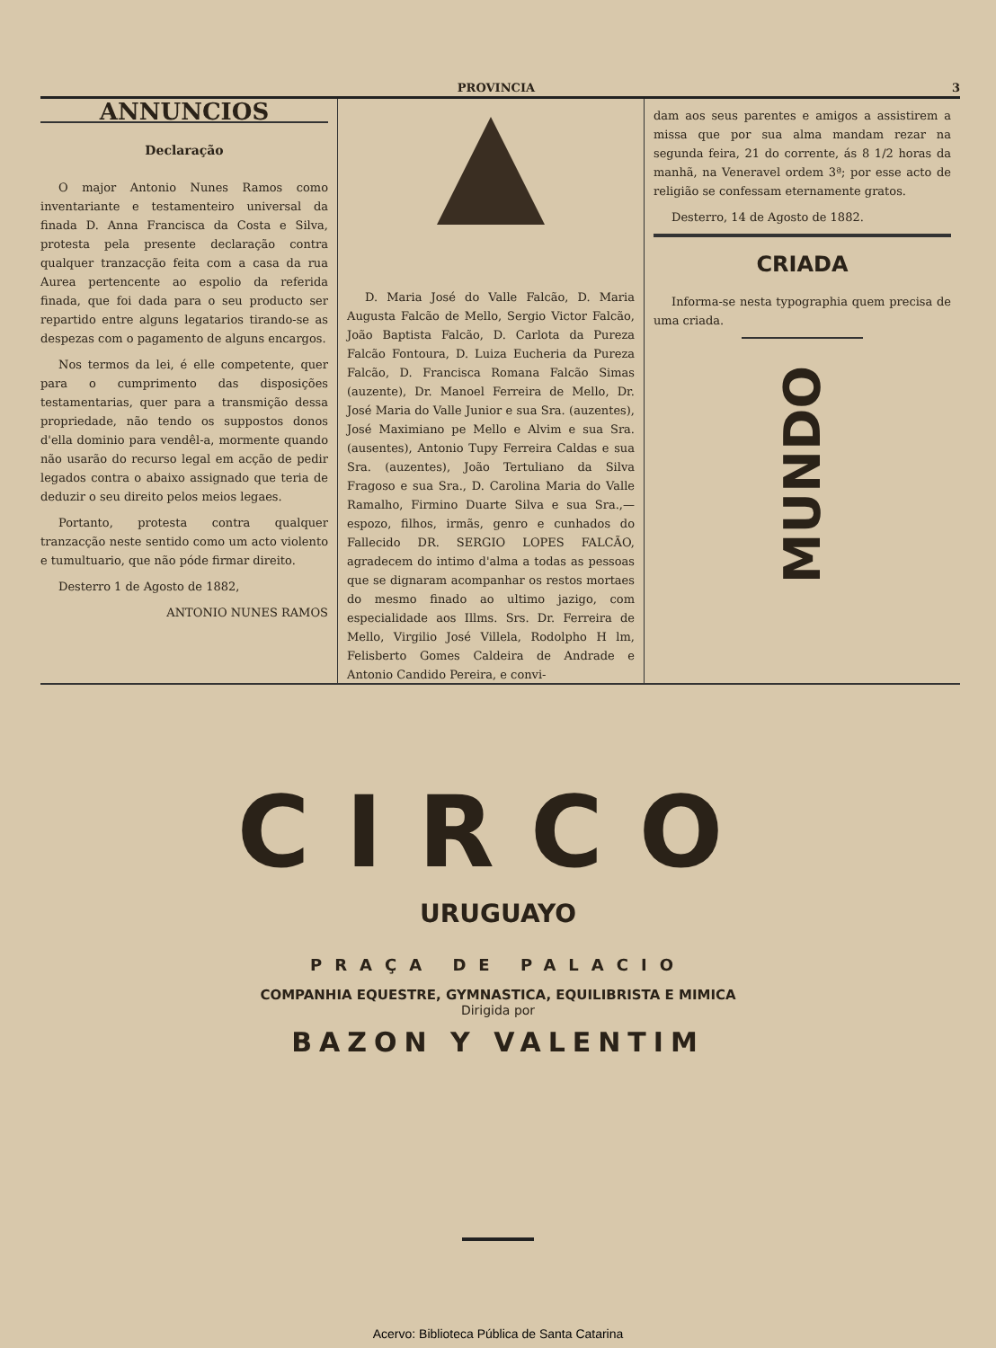PROVINCIA 3
ANNUNCIOS
Declaração
O major Antonio Nunes Ramos como inventariante e testamenteiro universal da finada D. Anna Francisca da Costa e Silva, protesta pela presente declaração contra qualquer tranzacção feita com a casa da rua Aurea pertencente ao espolio da referida finada, que foi dada para o seu producto ser repartido entre alguns legatarios tirando-se as despezas com o pagamento de alguns encargos.
Nos termos da lei, é elle competente, quer para o cumprimento das disposições testamentarias, quer para a transmição dessa propriedade, não tendo os suppostos donos d'ella dominio para vendêl-a, mormente quando não usarão do recurso legal em acção de pedir legados contra o abaixo assignado que teria de deduzir o seu direito pelos meios legaes.
Portanto, protesta contra qualquer tranzacção neste sentido como um acto violento e tumultuario, que não póde firmar direito.
Desterro 1 de Agosto de 1882,
ANTONIO NUNES RAMOS
D. Maria José do Valle Falcão, D. Maria Augusta Falcão de Mello, Sergio Victor Falcão, João Baptista Falcão, D. Carlota da Pureza Falcão Fontoura, D. Luiza Eucheria da Pureza Falcão, D. Francisca Romana Falcão Simas (auzente), Dr. Manoel Ferreira de Mello, Dr. José Maria do Valle Junior e sua Sra. (auzentes), José Maximiano pe Mello e Alvim e sua Sra. (ausentes), Antonio Tupy Ferreira Caldas e sua Sra. (auzentes), João Tertuliano da Silva Fragoso e sua Sra., D. Carolina Maria do Valle Ramalho, Firmino Duarte Silva e sua Sra.,—espozo, filhos, irmãs, genro e cunhados do Fallecido DR. SERGIO LOPES FALCÃO, agradecem do intimo d'alma a todas as pessoas que se dignaram acompanhar os restos mortaes do mesmo finado ao ultimo jazigo, com especialidade aos Illms. Srs. Dr. Ferreira de Mello, Virgilio José Villela, Rodolpho H lm, Felisberto Gomes Caldeira de Andrade e Antonio Candido Pereira, e convi-
dam aos seus parentes e amigos a assistirem a missa que por sua alma mandam rezar na segunda feira, 21 do corrente, ás 8 1/2 horas da manhã, na Veneravel ordem 3ª; por esse acto de religião se confessam eternamente gratos.
Desterro, 14 de Agosto de 1882.
CRIADA
Informa-se nesta typographia quem precisa de uma criada.
MUNDO
CIRCO
URUGUAYO
PRAÇA DE PALACIO
COMPANHIA EQUESTRE, GYMNASTICA, EQUILIBRISTA E MIMICA
Dirigida por
BAZON Y VALENTIM
Acervo: Biblioteca Pública de Santa Catarina